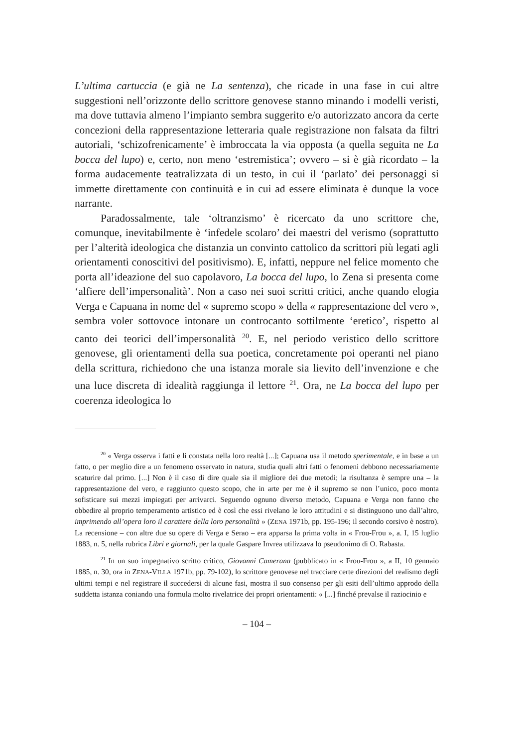L’ultima cartuccia (e già ne La sentenza), che ricade in una fase in cui altre suggestioni nell’orizzonte dello scrittore genovese stanno minando i modelli veristi, ma dove tuttavia almeno l’impianto sembra suggerito e/o autorizzato ancora da certe concezioni della rappresentazione letteraria quale registrazione non falsata da filtri autoriali, ‘schizofrenicamente’ è imbroccata la via opposta (a quella seguita ne La bocca del lupo) e, certo, non meno ‘estremistica’; ovvero – si è già ricordato – la forma audacemente teatralizzata di un testo, in cui il ‘parlato’ dei personaggi si immette direttamente con continuità e in cui ad essere eliminata è dunque la voce narrante.
Paradossalmente, tale ‘oltranzismo’ è ricercato da uno scrittore che, comunque, inevitabilmente è ‘infedele scolaro’ dei maestri del verismo (soprattutto per l’alterità ideologica che distanzia un convinto cattolico da scrittori più legati agli orientamenti conoscitivi del positivismo). E, infatti, neppure nel felice momento che porta all’ideazione del suo capolavoro, La bocca del lupo, lo Zena si presenta come ‘alfiere dell’impersonalità’. Non a caso nei suoi scritti critici, anche quando elogia Verga e Capuana in nome del « supremo scopo » della « rappresentazione del vero », sembra voler sottovoce intonare un controcanto sottilmente ‘eretico’, rispetto al canto dei teorici dell’impersonalità <sup>20</sup>. E, nel periodo veristico dello scrittore genovese, gli orientamenti della sua poetica, concretamente poi operanti nel piano della scrittura, richiedono che una istanza morale sia lievito dell’invenzione e che una luce discreta di idealità raggiunga il lettore <sup>21</sup>. Ora, ne La bocca del lupo per coerenza ideologica lo
<sup>20</sup> « Verga osserva i fatti e li constata nella loro realtà [...]; Capuana usa il metodo sperimentale, e in base a un fatto, o per meglio dire a un fenomeno osservato in natura, studia quali altri fatti o fenomeni debbono necessariamente scaturire dal primo. [...] Non è il caso di dire quale sia il migliore dei due metodi; la risultanza è sempre una – la rappresentazione del vero, e raggiunto questo scopo, che in arte per me è il supremo se non l’unico, poco monta sofisticare sui mezzi impiegati per arrivarci. Seguendo ognuno diverso metodo, Capuana e Verga non fanno che obbedire al proprio temperamento artistico ed è così che essi rivelano le loro attitudini e si distinguono uno dall’altro, imprimendo all’opera loro il carattere della loro personalità » (ZENA 1971b, pp. 195-196; il secondo corsivo è nostro). La recensione – con altre due su opere di Verga e Serao – era apparsa la prima volta in « Frou-Frou », a. I, 15 luglio 1883, n. 5, nella rubrica Libri e giornali, per la quale Gaspare Invrea utilizzava lo pseudonimo di O. Rabasta.
<sup>21</sup> In un suo impegnativo scritto critico, Giovanni Camerana (pubblicato in « Frou-Frou », a II, 10 gennaio 1885, n. 30, ora in ZENA-VILLA 1971b, pp. 79-102), lo scrittore genovese nel tracciare certe direzioni del realismo degli ultimi tempi e nel registrare il succedersi di alcune fasi, mostra il suo consenso per gli esiti dell’ultimo approdo della suddetta istanza coniando una formula molto rivelatrice dei propri orientamenti: « [...] finché prevalse il raziocinio e
– 104 –